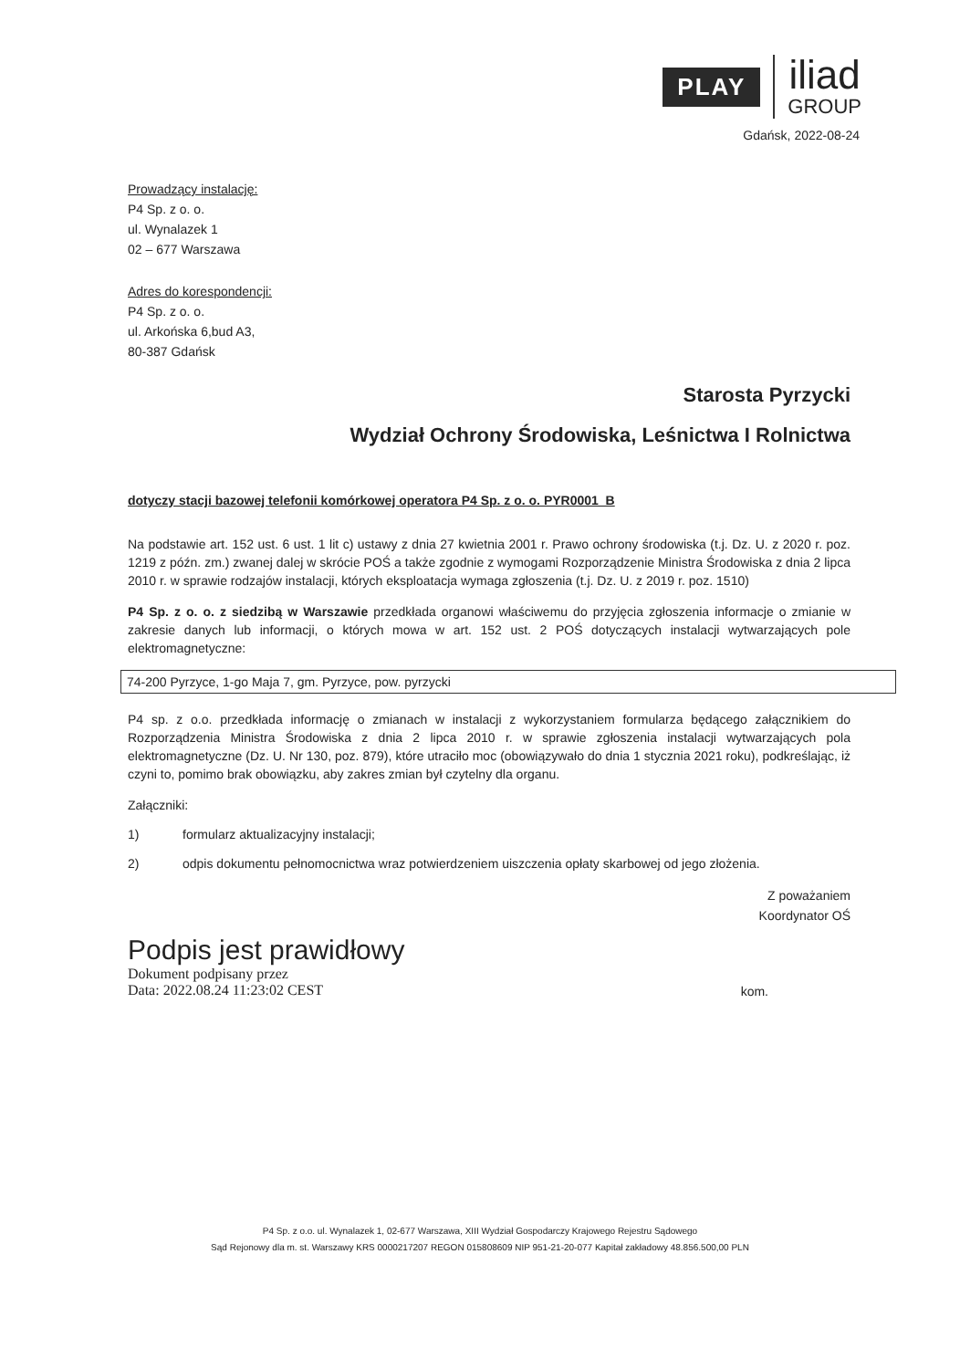PLAY
iliad
GROUP
Gdańsk, 2022-08-24
Prowadzący instalację:
P4 Sp. z o. o.
ul. Wynalazek 1
02 – 677 Warszawa
Adres do korespondencji:
P4 Sp. z o. o.
ul. Arkońska 6,bud A3,
80-387 Gdańsk
Starosta Pyrzycki
Wydział Ochrony Środowiska, Leśnictwa I Rolnictwa
dotyczy stacji bazowej telefonii komórkowej operatora P4 Sp. z o. o. PYR0001_B
Na podstawie art. 152 ust. 6 ust. 1 lit c) ustawy z dnia 27 kwietnia 2001 r. Prawo ochrony środowiska (t.j. Dz. U. z 2020 r. poz. 1219 z późn. zm.) zwanej dalej w skrócie POŚ a także zgodnie z wymogami Rozporządzenie Ministra Środowiska z dnia 2 lipca 2010 r. w sprawie rodzajów instalacji, których eksploatacja wymaga zgłoszenia (t.j. Dz. U. z 2019 r. poz. 1510)
P4 Sp. z o. o. z siedzibą w Warszawie przedkłada organowi właściwemu do przyjęcia zgłoszenia informacje o zmianie w zakresie danych lub informacji, o których mowa w art. 152 ust. 2 POŚ dotyczących instalacji wytwarzających pole elektromagnetyczne:
74-200 Pyrzyce, 1-go Maja 7, gm. Pyrzyce, pow. pyrzycki
P4 sp. z o.o. przedkłada informację o zmianach w instalacji z wykorzystaniem formularza będącego załącznikiem do Rozporządzenia Ministra Środowiska z dnia 2 lipca 2010 r. w sprawie zgłoszenia instalacji wytwarzających pola elektromagnetyczne (Dz. U. Nr 130, poz. 879), które utraciło moc (obowiązywało do dnia 1 stycznia 2021 roku), podkreślając, iż czyni to, pomimo brak obowiązku, aby zakres zmian był czytelny dla organu.
Załączniki:
1) formularz aktualizacyjny instalacji;
2) odpis dokumentu pełnomocnictwa wraz potwierdzeniem uiszczenia opłaty skarbowej od jego złożenia.
Z poważaniem
Koordynator OŚ
Podpis jest prawidłowy
Dokument podpisany przez
Data: 2022.08.24 11:23:02 CEST
kom.
P4 Sp. z o.o. ul. Wynalazek 1, 02-677 Warszawa, XIII Wydział Gospodarczy Krajowego Rejestru Sądowego
Sąd Rejonowy dla m. st. Warszawy KRS 0000217207 REGON 015808609 NIP 951-21-20-077 Kapitał zakładowy 48.856.500,00 PLN